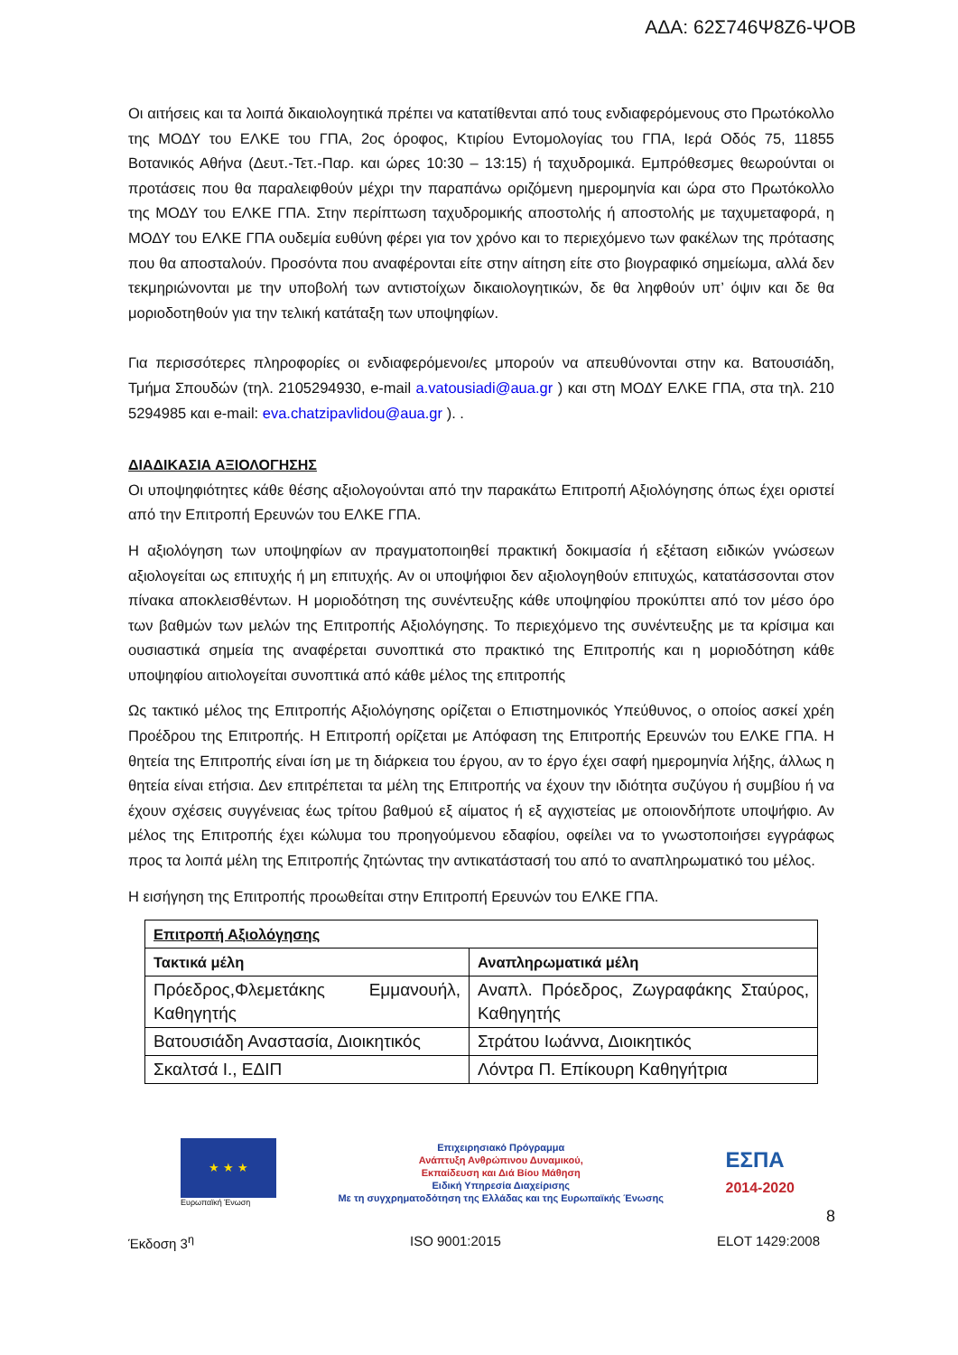ΑΔΑ: 62Σ746Ψ8Ζ6-ΨΟΒ
Οι αιτήσεις και τα λοιπά δικαιολογητικά πρέπει να κατατίθενται από τους ενδιαφερόμενους στο Πρωτόκολλο της ΜΟΔΥ του ΕΛΚΕ του ΓΠΑ, 2ος όροφος, Κτιρίου Εντομολογίας του ΓΠΑ, Ιερά Οδός 75, 11855 Βοτανικός Αθήνα (Δευτ.-Τετ.-Παρ. και ώρες 10:30 – 13:15) ή ταχυδρομικά. Εμπρόθεσμες θεωρούνται οι προτάσεις που θα παραλειφθούν μέχρι την παραπάνω οριζόμενη ημερομηνία και ώρα στο Πρωτόκολλο της ΜΟΔΥ του ΕΛΚΕ ΓΠΑ. Στην περίπτωση ταχυδρομικής αποστολής ή αποστολής με ταχυμεταφορά, η ΜΟΔΥ του ΕΛΚΕ ΓΠΑ ουδεμία ευθύνη φέρει για τον χρόνο και το περιεχόμενο των φακέλων της πρότασης που θα αποσταλούν. Προσόντα που αναφέρονται είτε στην αίτηση είτε στο βιογραφικό σημείωμα, αλλά δεν τεκμηριώνονται με την υποβολή των αντιστοίχων δικαιολογητικών, δε θα ληφθούν υπ’ όψιν και δε θα μοριοδοτηθούν για την τελική κατάταξη των υποψηφίων.
Για περισσότερες πληροφορίες οι ενδιαφερόμενοι/ες μπορούν να απευθύνονται στην κα. Βατουσιάδη, Τμήμα Σπουδών (τηλ. 2105294930, e-mail a.vatousiadi@aua.gr ) και στη ΜΟΔΥ ΕΛΚΕ ΓΠΑ, στα τηλ. 210 5294985 και e-mail: eva.chatzipavlidou@aua.gr ). .
ΔΙΑΔΙΚΑΣΙΑ ΑΞΙΟΛΟΓΗΣΗΣ
Οι υποψηφιότητες κάθε θέσης αξιολογούνται από την παρακάτω Επιτροπή Αξιολόγησης όπως έχει οριστεί από την Επιτροπή Ερευνών του ΕΛΚΕ ΓΠΑ.
Η αξιολόγηση των υποψηφίων αν πραγματοποιηθεί πρακτική δοκιμασία ή εξέταση ειδικών γνώσεων αξιολογείται ως επιτυχής ή μη επιτυχής. Αν οι υποψήφιοι δεν αξιολογηθούν επιτυχώς, κατατάσσονται στον πίνακα αποκλεισθέντων. Η μοριοδότηση της συνέντευξης κάθε υποψηφίου προκύπτει από τον μέσο όρο των βαθμών των μελών της Επιτροπής Αξιολόγησης. Το περιεχόμενο της συνέντευξης με τα κρίσιμα και ουσιαστικά σημεία της αναφέρεται συνοπτικά στο πρακτικό της Επιτροπής και η μοριοδότηση κάθε υποψηφίου αιτιολογείται συνοπτικά από κάθε μέλος της επιτροπής
Ως τακτικό μέλος της Επιτροπής Αξιολόγησης ορίζεται ο Επιστημονικός Υπεύθυνος, ο οποίος ασκεί χρέη Προέδρου της Επιτροπής. Η Επιτροπή ορίζεται με Απόφαση της Επιτροπής Ερευνών του ΕΛΚΕ ΓΠΑ. Η θητεία της Επιτροπής είναι ίση με τη διάρκεια του έργου, αν το έργο έχει σαφή ημερομηνία λήξης, άλλως η θητεία είναι ετήσια. Δεν επιτρέπεται τα μέλη της Επιτροπής να έχουν την ιδιότητα συζύγου ή συμβίου ή να έχουν σχέσεις συγγένειας έως τρίτου βαθμού εξ αίματος ή εξ αγχιστείας με οποιονδήποτε υποψήφιο. Αν μέλος της Επιτροπής έχει κώλυμα του προηγούμενου εδαφίου, οφείλει να το γνωστοποιήσει εγγράφως προς τα λοιπά μέλη της Επιτροπής ζητώντας την αντικατάστασή του από το αναπληρωματικό του μέλος.
Η εισήγηση της Επιτροπής προωθείται στην Επιτροπή Ερευνών του ΕΛΚΕ ΓΠΑ.
| Επιτροπή Αξιολόγησης | |
| --- | --- |
| Τακτικά μέλη | Αναπληρωματικά μέλη |
| Πρόεδρος,Φλεμετάκης Εμμανουήλ, Καθηγητής | Αναπλ. Πρόεδρος, Ζωγραφάκης Σταύρος, Καθηγητής |
| Βατουσιάδη Αναστασία, Διοικητικός | Στράτου Ιωάννα, Διοικητικός |
| Σκαλτσά Ι., ΕΔΙΠ | Λόντρα Π. Επίκουρη Καθηγήτρια |
★ ★ ★
Ευρωπαϊκή Ένωση
Επιχειρησιακό Πρόγραμμα
Ανάπτυξη Ανθρώπινου Δυναμικού,
Εκπαίδευση και Διά Βίου Μάθηση
Ειδική Υπηρεσία Διαχείρισης
Με τη συγχρηματοδότηση της Ελλάδας και της Ευρωπαϊκής Ένωσης
ΕΣΠΑ
2014-2020
8
Έκδοση 3<sup>η</sup> ISO 9001:2015 ELOT 1429:2008